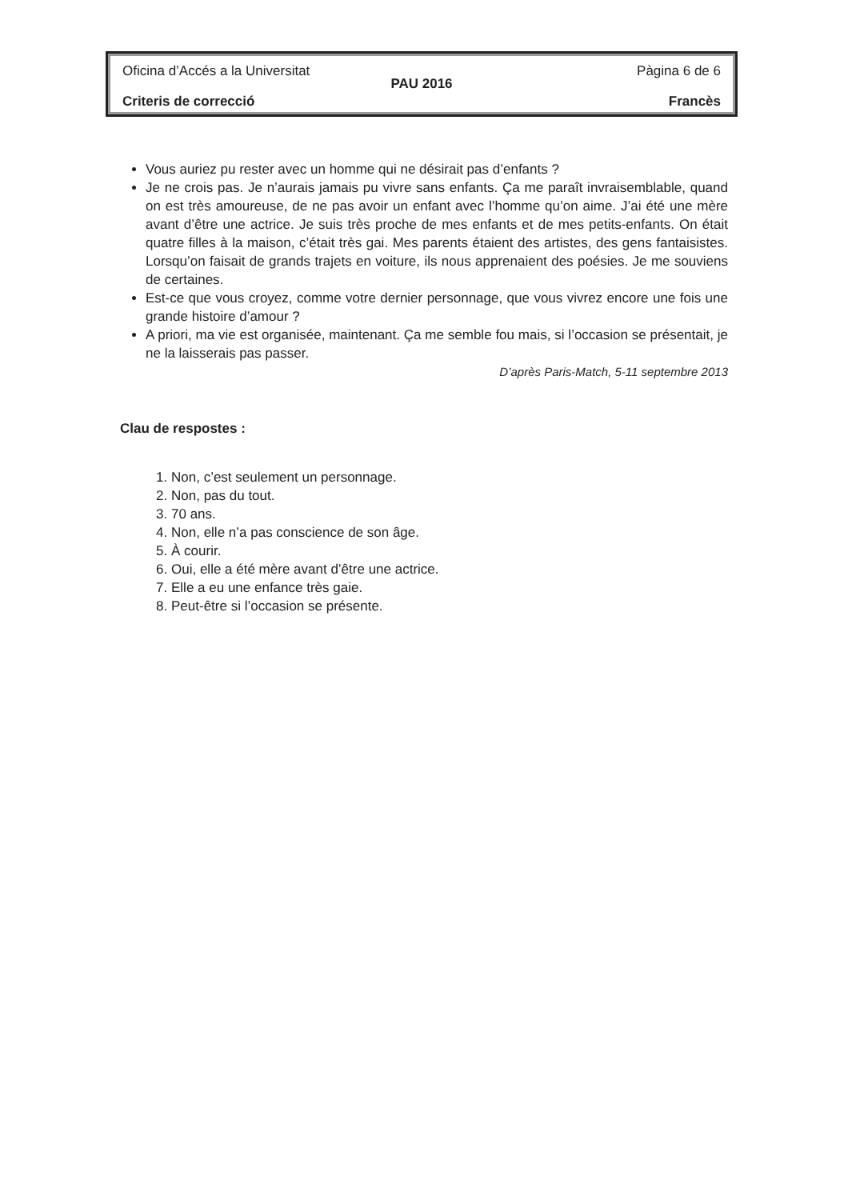Oficina d’Accés a la Universitat Pàgina 6 de 6
PAU 2016
Criteris de correcció Francès
Vous auriez pu rester avec un homme qui ne désirait pas d’enfants ?
Je ne crois pas. Je n’aurais jamais pu vivre sans enfants. Ça me paraît invraisemblable, quand on est très amoureuse, de ne pas avoir un enfant avec l’homme qu’on aime. J’ai été une mère avant d’être une actrice. Je suis très proche de mes enfants et de mes petits-enfants. On était quatre filles à la maison, c’était très gai. Mes parents étaient des artistes, des gens fantaisistes. Lorsqu’on faisait de grands trajets en voiture, ils nous apprenaient des poésies. Je me souviens de certaines.
Est-ce que vous croyez, comme votre dernier personnage, que vous vivrez encore une fois une grande histoire d’amour ?
A priori, ma vie est organisée, maintenant. Ça me semble fou mais, si l’occasion se présentait, je ne la laisserais pas passer.
D’après Paris-Match, 5-11 septembre 2013
Clau de respostes :
1. Non, c’est seulement un personnage.
2. Non, pas du tout.
3. 70 ans.
4. Non, elle n’a pas conscience de son âge.
5. À courir.
6. Oui, elle a été mère avant d’être une actrice.
7. Elle a eu une enfance très gaie.
8. Peut-être si l’occasion se présente.